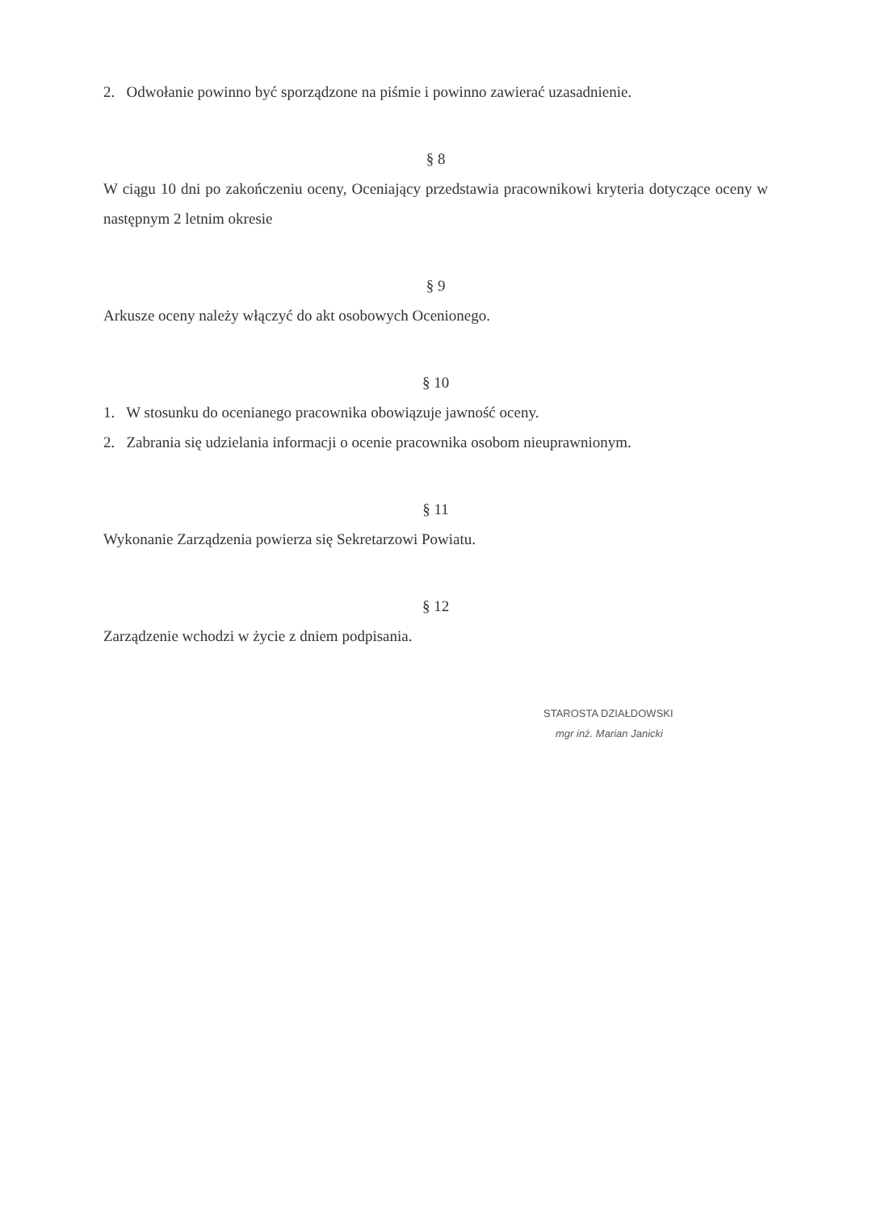2. Odwołanie powinno być sporządzone na piśmie i powinno zawierać uzasadnienie.
§ 8
W ciągu 10 dni po zakończeniu oceny, Oceniający przedstawia pracownikowi kryteria dotyczące oceny w następnym 2 letnim okresie
§ 9
Arkusze oceny należy włączyć do akt osobowych Ocenionego.
§ 10
1. W stosunku do ocenianego pracownika obowiązuje jawność oceny.
2. Zabrania się udzielania informacji o ocenie pracownika osobom nieuprawnionym.
§ 11
Wykonanie Zarządzenia powierza się Sekretarzowi Powiatu.
§ 12
Zarządzenie wchodzi w życie z dniem podpisania.
STAROSTA DZIAŁDOWSKI
mgr inż. Marian Janicki